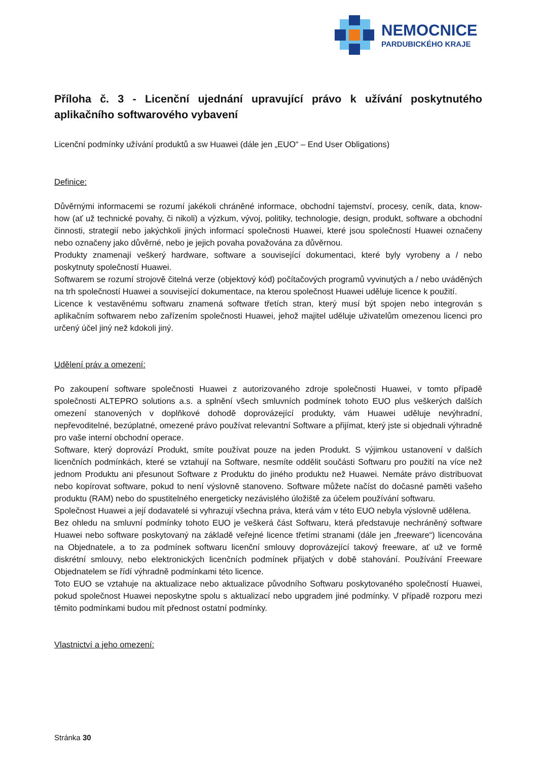NEMOCNICE
PARDUBICKÉHO KRAJE
Příloha č. 3 - Licenční ujednání upravující právo k užívání poskytnutého aplikačního softwarového vybavení
Licenční podmínky užívání produktů a sw Huawei (dále jen „EUO“ – End User Obligations)
Definice:
Důvěrnými informacemi se rozumí jakékoli chráněné informace, obchodní tajemství, procesy, ceník, data, know-how (ať už technické povahy, či nikoli) a výzkum, vývoj, politiky, technologie, design, produkt, software a obchodní činnosti, strategií nebo jakýchkoli jiných informací společnosti Huawei, které jsou společností Huawei označeny nebo označeny jako důvěrné, nebo je jejich povaha považována za důvěrnou.
Produkty znamenají veškerý hardware, software a související dokumentaci, které byly vyrobeny a / nebo poskytnuty společností Huawei.
Softwarem se rozumí strojově čitelná verze (objektový kód) počítačových programů vyvinutých a / nebo uváděných na trh společností Huawei a související dokumentace, na kterou společnost Huawei uděluje licence k použití.
Licence k vestavěnému softwaru znamená software třetích stran, který musí být spojen nebo integrován s aplikačním softwarem nebo zařízením společnosti Huawei, jehož majitel uděluje uživatelům omezenou licenci pro určený účel jiný než kdokoli jiný.
Udělení práv a omezení:
Po zakoupení software společnosti Huawei z autorizovaného zdroje společnosti Huawei, v tomto případě společnosti ALTEPRO solutions a.s. a splnění všech smluvních podmínek tohoto EUO plus veškerých dalších omezení stanovených v doplňkové dohodě doprovázející produkty, vám Huawei uděluje nevýhradní, nepřevoditelné, bezúplatné, omezené právo používat relevantní Software a přijímat, který jste si objednali výhradně pro vaše interní obchodní operace.
Software, který doprovází Produkt, smíte používat pouze na jeden Produkt. S výjimkou ustanovení v dalších licenčních podmínkách, které se vztahují na Software, nesmíte oddělit součásti Softwaru pro použití na více než jednom Produktu ani přesunout Software z Produktu do jiného produktu než Huawei. Nemáte právo distribuovat nebo kopírovat software, pokud to není výslovně stanoveno. Software můžete načíst do dočasné paměti vašeho produktu (RAM) nebo do spustitelného energeticky nezávislého úložiště za účelem používání softwaru.
Společnost Huawei a její dodavatelé si vyhrazují všechna práva, která vám v této EUO nebyla výslovně udělena.
Bez ohledu na smluvní podmínky tohoto EUO je veškerá část Softwaru, která představuje nechráněný software Huawei nebo software poskytovaný na základě veřejné licence třetími stranami (dále jen „freeware“) licencována na Objednatele, a to za podmínek softwaru licenční smlouvy doprovázející takový freeware, ať už ve formě diskrétní smlouvy, nebo elektronických licenčních podmínek přijatých v době stahování. Používání Freeware Objednatelem se řídí výhradně podmínkami této licence.
Toto EUO se vztahuje na aktualizace nebo aktualizace původního Softwaru poskytovaného společností Huawei, pokud společnost Huawei neposkytne spolu s aktualizací nebo upgradem jiné podmínky. V případě rozporu mezi těmito podmínkami budou mít přednost ostatní podmínky.
Vlastnictví a jeho omezení:
Stránka 30